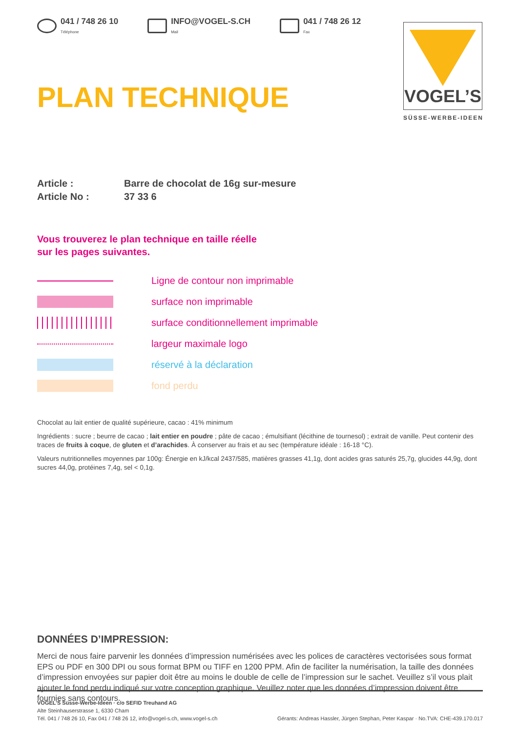041 / 748 26 10
Téléphone
INFO@VOGEL-S.CH
Mail
041 / 748 26 12
Fax
PLAN TECHNIQUE
Article : Barre de chocolat de 16g sur-mesure
Article No : 37 33 6
Vous trouverez le plan technique en taille réelle
sur les pages suivantes.
Ligne de contour non imprimable
surface non imprimable
surface conditionnellement imprimable
largeur maximale logo
réservé à la déclaration
fond perdu
Chocolat au lait entier de qualité supérieure, cacao : 41% minimum
Ingrédients : sucre ; beurre de cacao ; lait entier en poudre ; pâte de cacao ; émulsifiant (lécithine de tournesol) ; extrait de vanille. Peut contenir des traces de fruits à coque, de gluten et d’arachides. À conserver au frais et au sec (température idéale : 16-18 °C).
Valeurs nutritionnelles moyennes par 100g: Énergie en kJ/kcal 2437/585, matières grasses 41,1g, dont acides gras saturés 25,7g, glucides 44,9g, dont sucres 44,0g, protéines 7,4g, sel < 0,1g.
DONNÉES D’IMPRESSION:
Merci de nous faire parvenir les données d’impression numérisées avec les polices de caractères vectorisées sous format EPS ou PDF en 300 DPI ou sous format BPM ou TIFF en 1200 PPM. Afin de faciliter la numérisation, la taille des données d’impression envoyées sur papier doit être au moins le double de celle de l’impression sur le sachet. Veuillez s’il vous plait ajouter le fond perdu indiqué sur votre conception graphique. Veuillez noter que les données d’impression doivent être fournies sans contours.
VOGEL’S
SÜSSE-WERBE-IDEEN
VOGEL’S Süsse-Werbe-Ideen · c/o SEFID Treuhand AG
Alte Steinhauserstrasse 1, 6330 Cham
Tél. 041 / 748 26 10, Fax 041 / 748 26 12, info@vogel-s.ch, www.vogel-s.ch Gérants: Andreas Hassler, Jürgen Stephan, Peter Kaspar · No.TVA: CHE-439.170.017